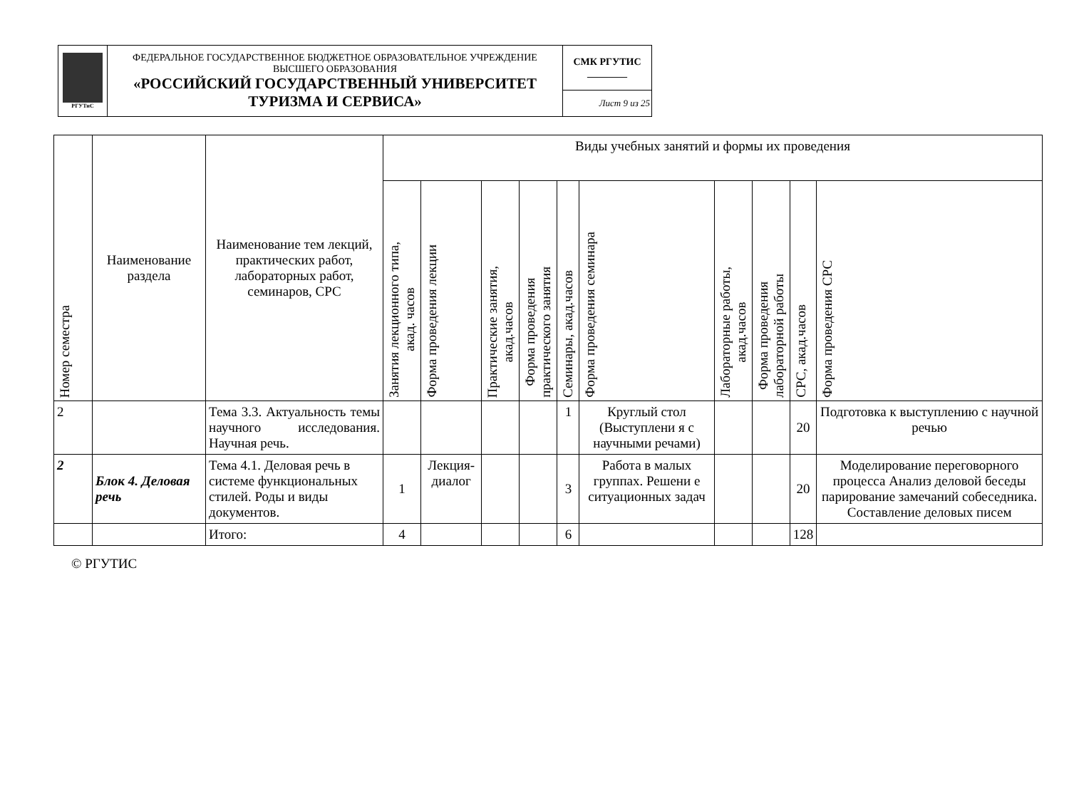| РГУТиС | ФЕДЕРАЛЬНОЕ ГОСУДАРСТВЕННОЕ БЮДЖЕТНОЕ ОБРАЗОВАТЕЛЬНОЕ УЧРЕЖДЕНИЕ ВЫСШЕГО ОБРАЗОВАНИЯ «РОССИЙСКИЙ ГОСУДАРСТВЕННЫЙ УНИВЕРСИТЕТ ТУРИЗМА И СЕРВИСА» | СМК РГУТИС ________ |
| | | Лист 9 из 25 |
| Номер семестра | Наименование раздела | Наименование тем лекций, практических работ, лабораторных работ, семинаров, СРС | Виды учебных занятий и формы их проведения | | | | | | | | | |
| --- | --- | --- | --- | --- | --- | --- | --- | --- | --- | --- | --- | --- |
| | | | Занятия лекционного типа, акад. часов | Форма проведения лекции | Практические занятия, акад.часов | Форма проведения практического занятия | Семинары, акад.часов | Форма проведения семинара | Лабораторные работы, акад.часов | Форма проведения лабораторной работы | СРС, акад.часов | Форма проведения СРС |
| 2 | | Тема 3.3. Актуальность темы научного исследования. Научная речь. | | | | | 1 | Круглый стол (Выступлени я с научными речами) | | | 20 | Подготовка к выступлению с научной речью |
| 2 | Блок 4. Деловая речь | Тема 4.1. Деловая речь в системе функциональных стилей. Роды и виды документов. | 1 | Лекция-диалог | | | 3 | Работа в малых группах. Решени е ситуационных задач | | | 20 | Моделирование переговорного процесса Анализ деловой беседы парирование замечаний собеседника. Составление деловых писем |
| | | Итого: | 4 | | | | 6 | | | | 128 | |
© РГУТИС